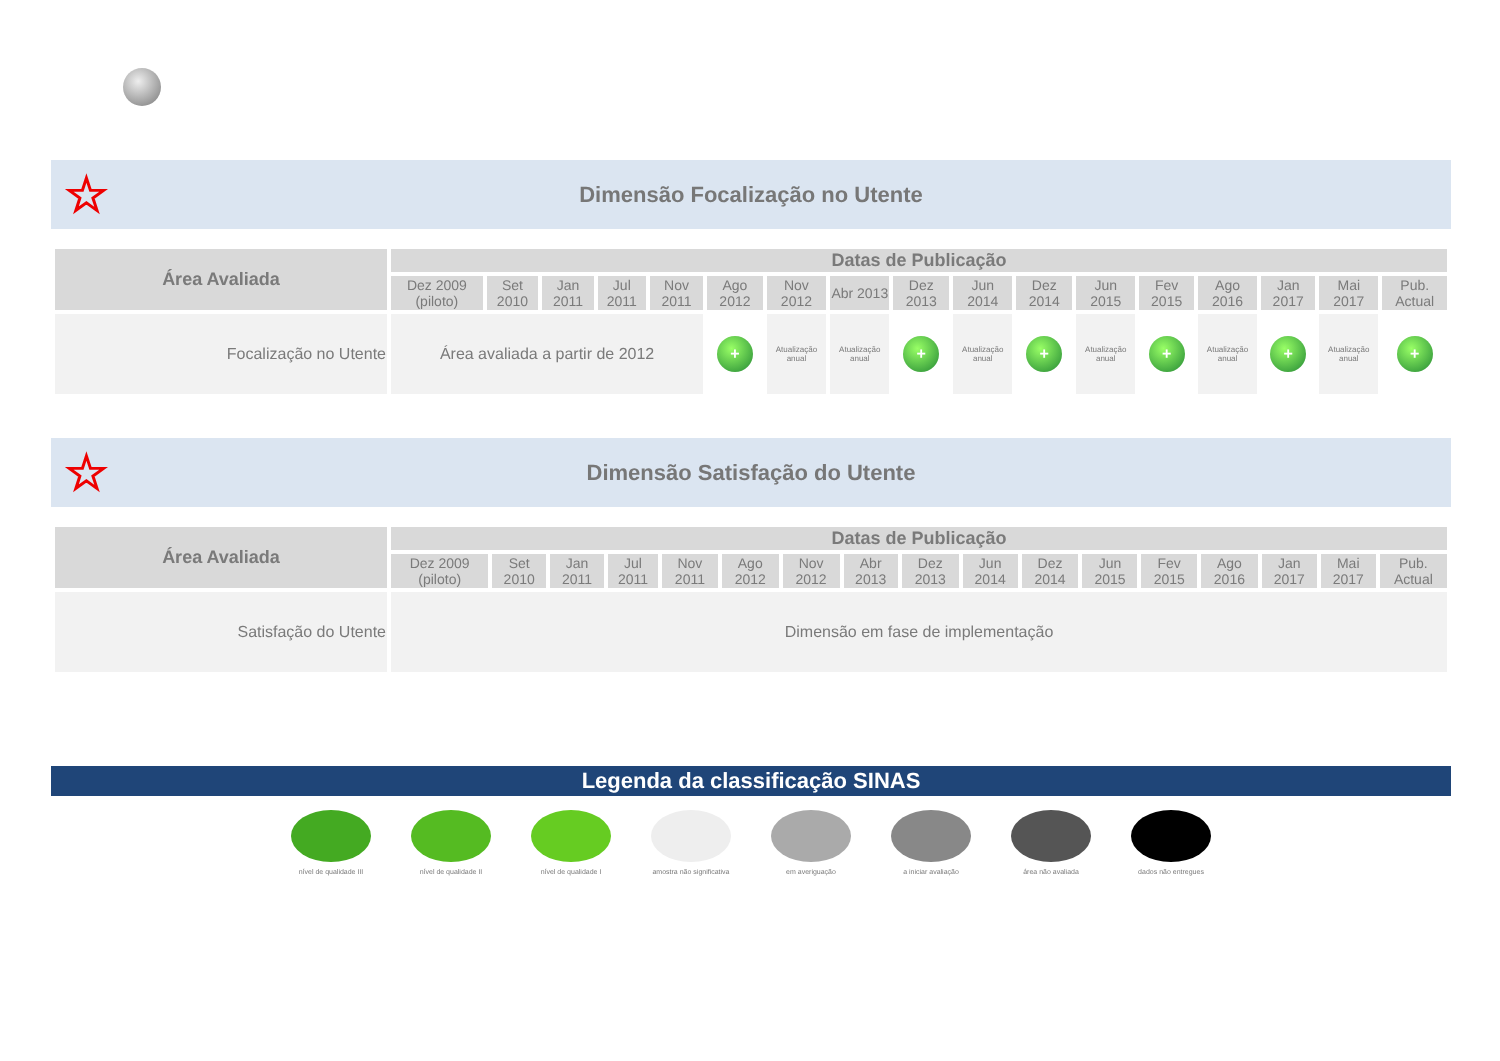☆
Dimensão Focalização no Utente
| Área Avaliada | Datas de Publicação | | | | | | | | | | | | | | | | |
| --- | --- | --- | --- | --- | --- | --- | --- | --- | --- | --- | --- | --- | --- | --- | --- | --- | --- |
| | Dez 2009 (piloto) | Set 2010 | Jan 2011 | Jul 2011 | Nov 2011 | Ago 2012 | Nov 2012 | Abr 2013 | Dez 2013 | Jun 2014 | Dez 2014 | Jun 2015 | Fev 2015 | Ago 2016 | Jan 2017 | Mai 2017 | Pub. Actual |
| Focalização no Utente | Área avaliada a partir de 2012 | | | | | + | Atualização anual | Atualização anual | + | Atualização anual | + | Atualização anual | + | Atualização anual | + | Atualização anual | + |
☆
Dimensão Satisfação do Utente
| Área Avaliada | Datas de Publicação | | | | | | | | | | | | | | | | |
| --- | --- | --- | --- | --- | --- | --- | --- | --- | --- | --- | --- | --- | --- | --- | --- | --- | --- |
| | Dez 2009 (piloto) | Set 2010 | Jan 2011 | Jul 2011 | Nov 2011 | Ago 2012 | Nov 2012 | Abr 2013 | Dez 2013 | Jun 2014 | Dez 2014 | Jun 2015 | Fev 2015 | Ago 2016 | Jan 2017 | Mai 2017 | Pub. Actual |
| Satisfação do Utente | Dimensão em fase de implementação | | | | | | | | | | | | | | | | |
Legenda da classificação SINAS
nível de qualidade III
nível de qualidade II
nível de qualidade I
amostra não significativa
em averiguação a iniciar avaliação área não avaliada dados não entregues